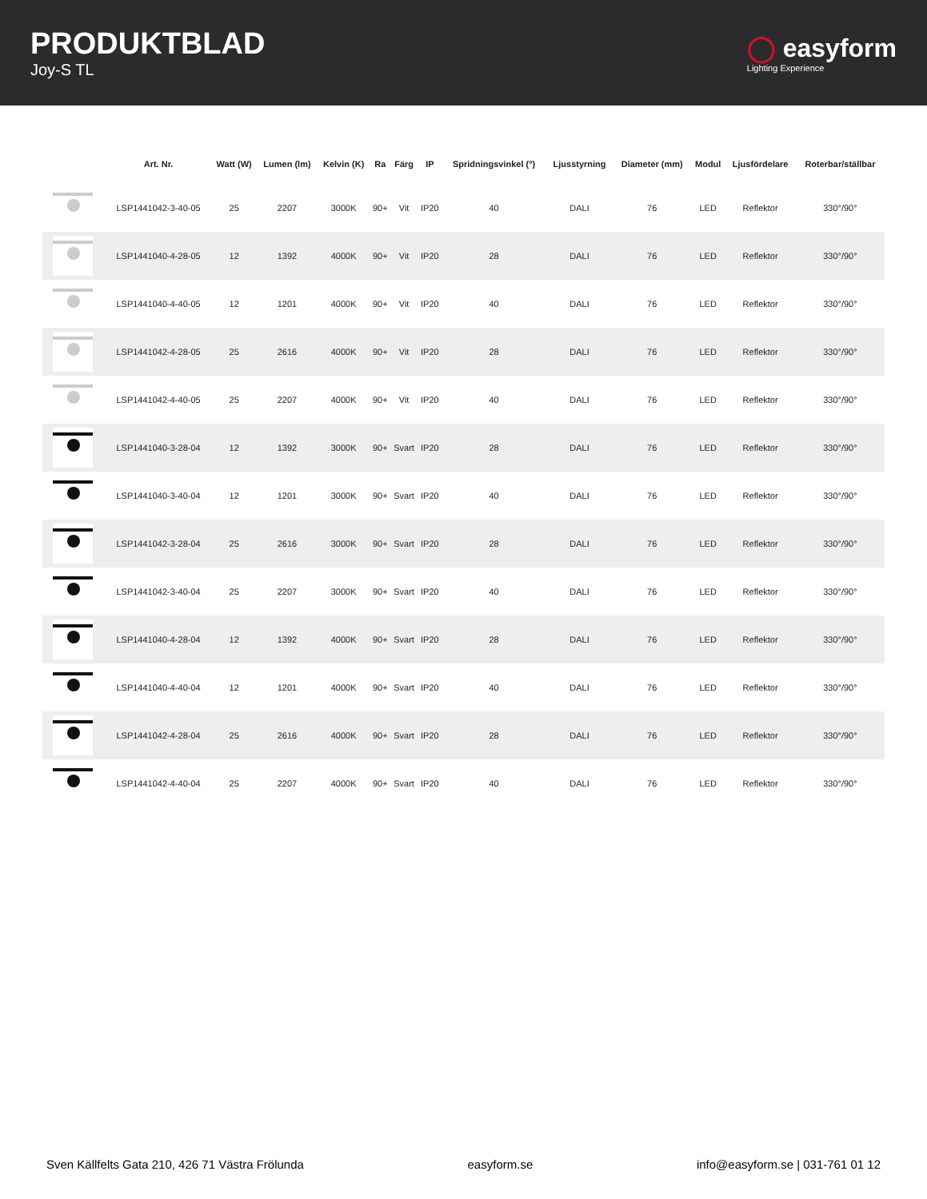PRODUKTBLAD
Joy-S TL
◯ easyform
Lighting Experience
| | Art. Nr. | Watt (W) | Lumen (lm) | Kelvin (K) | Ra | Färg | IP | Spridningsvinkel (°) | Ljusstyrning | Diameter (mm) | Modul | Ljusfördelare | Roterbar/ställbar |
| --- | --- | --- | --- | --- | --- | --- | --- | --- | --- | --- | --- | --- | --- |
| | LSP1441042-3-40-05 | 25 | 2207 | 3000K | 90+ | Vit | IP20 | 40 | DALI | 76 | LED | Reflektor | 330°/90° |
| | LSP1441040-4-28-05 | 12 | 1392 | 4000K | 90+ | Vit | IP20 | 28 | DALI | 76 | LED | Reflektor | 330°/90° |
| | LSP1441040-4-40-05 | 12 | 1201 | 4000K | 90+ | Vit | IP20 | 40 | DALI | 76 | LED | Reflektor | 330°/90° |
| | LSP1441042-4-28-05 | 25 | 2616 | 4000K | 90+ | Vit | IP20 | 28 | DALI | 76 | LED | Reflektor | 330°/90° |
| | LSP1441042-4-40-05 | 25 | 2207 | 4000K | 90+ | Vit | IP20 | 40 | DALI | 76 | LED | Reflektor | 330°/90° |
| | LSP1441040-3-28-04 | 12 | 1392 | 3000K | 90+ | Svart | IP20 | 28 | DALI | 76 | LED | Reflektor | 330°/90° |
| | LSP1441040-3-40-04 | 12 | 1201 | 3000K | 90+ | Svart | IP20 | 40 | DALI | 76 | LED | Reflektor | 330°/90° |
| | LSP1441042-3-28-04 | 25 | 2616 | 3000K | 90+ | Svart | IP20 | 28 | DALI | 76 | LED | Reflektor | 330°/90° |
| | LSP1441042-3-40-04 | 25 | 2207 | 3000K | 90+ | Svart | IP20 | 40 | DALI | 76 | LED | Reflektor | 330°/90° |
| | LSP1441040-4-28-04 | 12 | 1392 | 4000K | 90+ | Svart | IP20 | 28 | DALI | 76 | LED | Reflektor | 330°/90° |
| | LSP1441040-4-40-04 | 12 | 1201 | 4000K | 90+ | Svart | IP20 | 40 | DALI | 76 | LED | Reflektor | 330°/90° |
| | LSP1441042-4-28-04 | 25 | 2616 | 4000K | 90+ | Svart | IP20 | 28 | DALI | 76 | LED | Reflektor | 330°/90° |
| | LSP1441042-4-40-04 | 25 | 2207 | 4000K | 90+ | Svart | IP20 | 40 | DALI | 76 | LED | Reflektor | 330°/90° |
Sven Källfelts Gata 210, 426 71 Västra Frölunda easyform.se info@easyform.se | 031-761 01 12